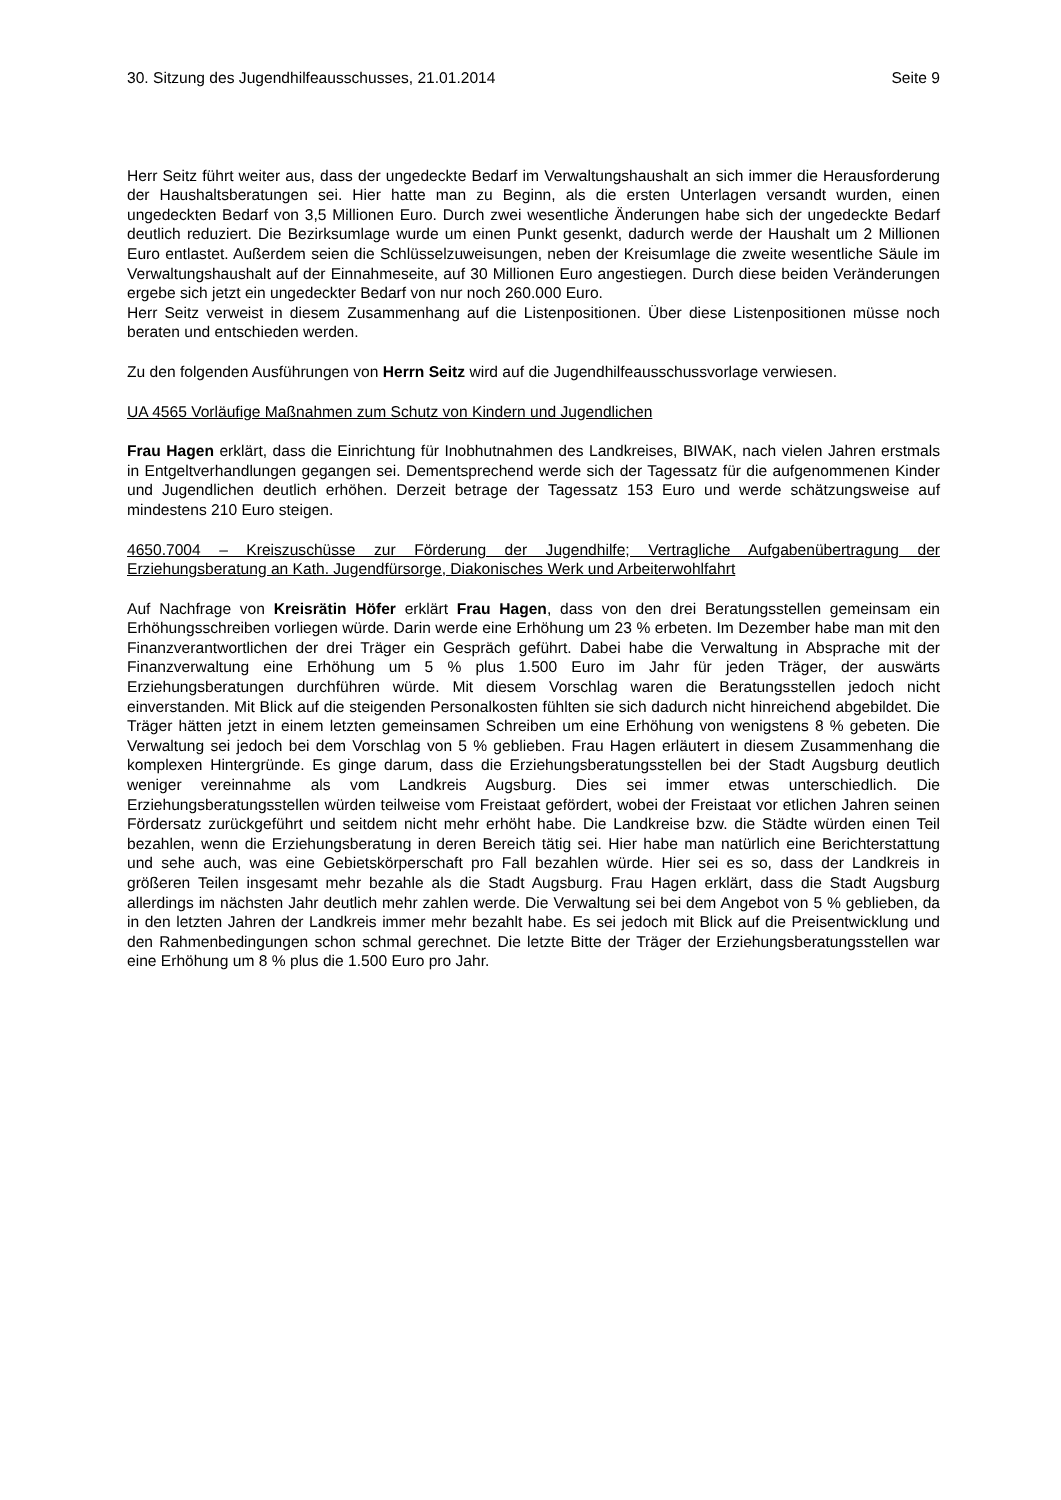30. Sitzung des Jugendhilfeausschusses, 21.01.2014 Seite 9
Herr Seitz führt weiter aus, dass der ungedeckte Bedarf im Verwaltungshaushalt an sich immer die Herausforderung der Haushaltsberatungen sei. Hier hatte man zu Beginn, als die ersten Unterlagen versandt wurden, einen ungedeckten Bedarf von 3,5 Millionen Euro. Durch zwei wesentliche Änderungen habe sich der ungedeckte Bedarf deutlich reduziert. Die Bezirksumlage wurde um einen Punkt gesenkt, dadurch werde der Haushalt um 2 Millionen Euro entlastet. Außerdem seien die Schlüsselzuweisungen, neben der Kreisumlage die zweite wesentliche Säule im Verwaltungshaushalt auf der Einnahmeseite, auf 30 Millionen Euro angestiegen. Durch diese beiden Veränderungen ergebe sich jetzt ein ungedeckter Bedarf von nur noch 260.000 Euro.
Herr Seitz verweist in diesem Zusammenhang auf die Listenpositionen. Über diese Listenpositionen müsse noch beraten und entschieden werden.
Zu den folgenden Ausführungen von Herrn Seitz wird auf die Jugendhilfeausschussvorlage verwiesen.
UA 4565 Vorläufige Maßnahmen zum Schutz von Kindern und Jugendlichen
Frau Hagen erklärt, dass die Einrichtung für Inobhutnahmen des Landkreises, BIWAK, nach vielen Jahren erstmals in Entgeltverhandlungen gegangen sei. Dementsprechend werde sich der Tagessatz für die aufgenommenen Kinder und Jugendlichen deutlich erhöhen. Derzeit betrage der Tagessatz 153 Euro und werde schätzungsweise auf mindestens 210 Euro steigen.
4650.7004 – Kreiszuschüsse zur Förderung der Jugendhilfe; Vertragliche Aufgabenübertragung der Erziehungsberatung an Kath. Jugendfürsorge, Diakonisches Werk und Arbeiterwohlfahrt
Auf Nachfrage von Kreisrätin Höfer erklärt Frau Hagen, dass von den drei Beratungsstellen gemeinsam ein Erhöhungsschreiben vorliegen würde. Darin werde eine Erhöhung um 23 % erbeten. Im Dezember habe man mit den Finanzverantwortlichen der drei Träger ein Gespräch geführt. Dabei habe die Verwaltung in Absprache mit der Finanzverwaltung eine Erhöhung um 5 % plus 1.500 Euro im Jahr für jeden Träger, der auswärts Erziehungsberatungen durchführen würde. Mit diesem Vorschlag waren die Beratungsstellen jedoch nicht einverstanden. Mit Blick auf die steigenden Personalkosten fühlten sie sich dadurch nicht hinreichend abgebildet. Die Träger hätten jetzt in einem letzten gemeinsamen Schreiben um eine Erhöhung von wenigstens 8 % gebeten. Die Verwaltung sei jedoch bei dem Vorschlag von 5 % geblieben. Frau Hagen erläutert in diesem Zusammenhang die komplexen Hintergründe. Es ginge darum, dass die Erziehungsberatungsstellen bei der Stadt Augsburg deutlich weniger vereinnahme als vom Landkreis Augsburg. Dies sei immer etwas unterschiedlich. Die Erziehungsberatungsstellen würden teilweise vom Freistaat gefördert, wobei der Freistaat vor etlichen Jahren seinen Fördersatz zurückgeführt und seitdem nicht mehr erhöht habe. Die Landkreise bzw. die Städte würden einen Teil bezahlen, wenn die Erziehungsberatung in deren Bereich tätig sei. Hier habe man natürlich eine Berichterstattung und sehe auch, was eine Gebietskörperschaft pro Fall bezahlen würde. Hier sei es so, dass der Landkreis in größeren Teilen insgesamt mehr bezahle als die Stadt Augsburg. Frau Hagen erklärt, dass die Stadt Augsburg allerdings im nächsten Jahr deutlich mehr zahlen werde. Die Verwaltung sei bei dem Angebot von 5 % geblieben, da in den letzten Jahren der Landkreis immer mehr bezahlt habe. Es sei jedoch mit Blick auf die Preisentwicklung und den Rahmenbedingungen schon schmal gerechnet. Die letzte Bitte der Träger der Erziehungsberatungsstellen war eine Erhöhung um 8 % plus die 1.500 Euro pro Jahr.